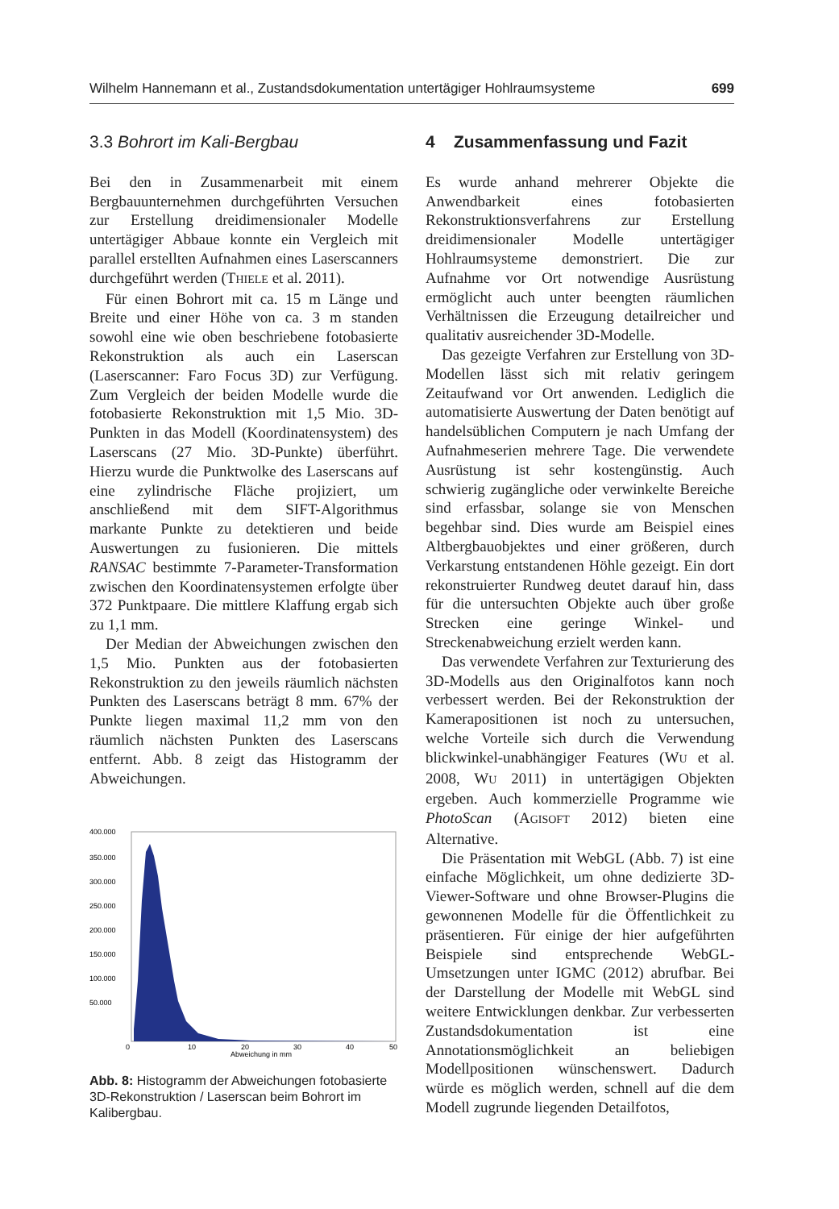Wilhelm Hannemann et al., Zustandsdokumentation untertägiger Hohlraumsysteme 699
3.3 Bohrort im Kali-Bergbau
Bei den in Zusammenarbeit mit einem Bergbauunternehmen durchgeführten Versuchen zur Erstellung dreidimensionaler Modelle untertägiger Abbaue konnte ein Vergleich mit parallel erstellten Aufnahmen eines Laserscanners durchgeführt werden (THIELE et al. 2011).
Für einen Bohrort mit ca. 15 m Länge und Breite und einer Höhe von ca. 3 m standen sowohl eine wie oben beschriebene fotobasierte Rekonstruktion als auch ein Laserscan (Laserscanner: Faro Focus 3D) zur Verfügung. Zum Vergleich der beiden Modelle wurde die fotobasierte Rekonstruktion mit 1,5 Mio. 3D-Punkten in das Modell (Koordinatensystem) des Laserscans (27 Mio. 3D-Punkte) überführt. Hierzu wurde die Punktwolke des Laserscans auf eine zylindrische Fläche projiziert, um anschließend mit dem SIFT-Algorithmus markante Punkte zu detektieren und beide Auswertungen zu fusionieren. Die mittels RANSAC bestimmte 7-Parameter-Transformation zwischen den Koordinatensystemen erfolgte über 372 Punktpaare. Die mittlere Klaffung ergab sich zu 1,1 mm.
Der Median der Abweichungen zwischen den 1,5 Mio. Punkten aus der fotobasierten Rekonstruktion zu den jeweils räumlich nächsten Punkten des Laserscans beträgt 8 mm. 67% der Punkte liegen maximal 11,2 mm von den räumlich nächsten Punkten des Laserscans entfernt. Abb. 8 zeigt das Histogramm der Abweichungen.
400.000
350.000
300.000
250.000
200.000
150.000
100.000
50.000
0
10
20
30
40
50
Abweichung in mm
Abb. 8: Histogramm der Abweichungen fotobasierte 3D-Rekonstruktion / Laserscan beim Bohrort im Kalibergbau.
4 Zusammenfassung und Fazit
Es wurde anhand mehrerer Objekte die Anwendbarkeit eines fotobasierten Rekonstruktionsverfahrens zur Erstellung dreidimensionaler Modelle untertägiger Hohlraumsysteme demonstriert. Die zur Aufnahme vor Ort notwendige Ausrüstung ermöglicht auch unter beengten räumlichen Verhältnissen die Erzeugung detailreicher und qualitativ ausreichender 3D-Modelle.
Das gezeigte Verfahren zur Erstellung von 3D-Modellen lässt sich mit relativ geringem Zeitaufwand vor Ort anwenden. Lediglich die automatisierte Auswertung der Daten benötigt auf handelsüblichen Computern je nach Umfang der Aufnahmeserien mehrere Tage. Die verwendete Ausrüstung ist sehr kostengünstig. Auch schwierig zugängliche oder verwinkelte Bereiche sind erfassbar, solange sie von Menschen begehbar sind. Dies wurde am Beispiel eines Altbergbauobjektes und einer größeren, durch Verkarstung entstandenen Höhle gezeigt. Ein dort rekonstruierter Rundweg deutet darauf hin, dass für die untersuchten Objekte auch über große Strecken eine geringe Winkel- und Streckenabweichung erzielt werden kann.
Das verwendete Verfahren zur Texturierung des 3D-Modells aus den Originalfotos kann noch verbessert werden. Bei der Rekonstruktion der Kamerapositionen ist noch zu untersuchen, welche Vorteile sich durch die Verwendung blickwinkel-unabhängiger Features (WU et al. 2008, WU 2011) in untertägigen Objekten ergeben. Auch kommerzielle Programme wie PhotoScan (AGISOFT 2012) bieten eine Alternative.
Die Präsentation mit WebGL (Abb. 7) ist eine einfache Möglichkeit, um ohne dedizierte 3D-Viewer-Software und ohne Browser-Plugins die gewonnenen Modelle für die Öffentlichkeit zu präsentieren. Für einige der hier aufgeführten Beispiele sind entsprechende WebGL-Umsetzungen unter IGMC (2012) abrufbar. Bei der Darstellung der Modelle mit WebGL sind weitere Entwicklungen denkbar. Zur verbesserten Zustandsdokumentation ist eine Annotationsmöglichkeit an beliebigen Modellpositionen wünschenswert. Dadurch würde es möglich werden, schnell auf die dem Modell zugrunde liegenden Detailfotos,